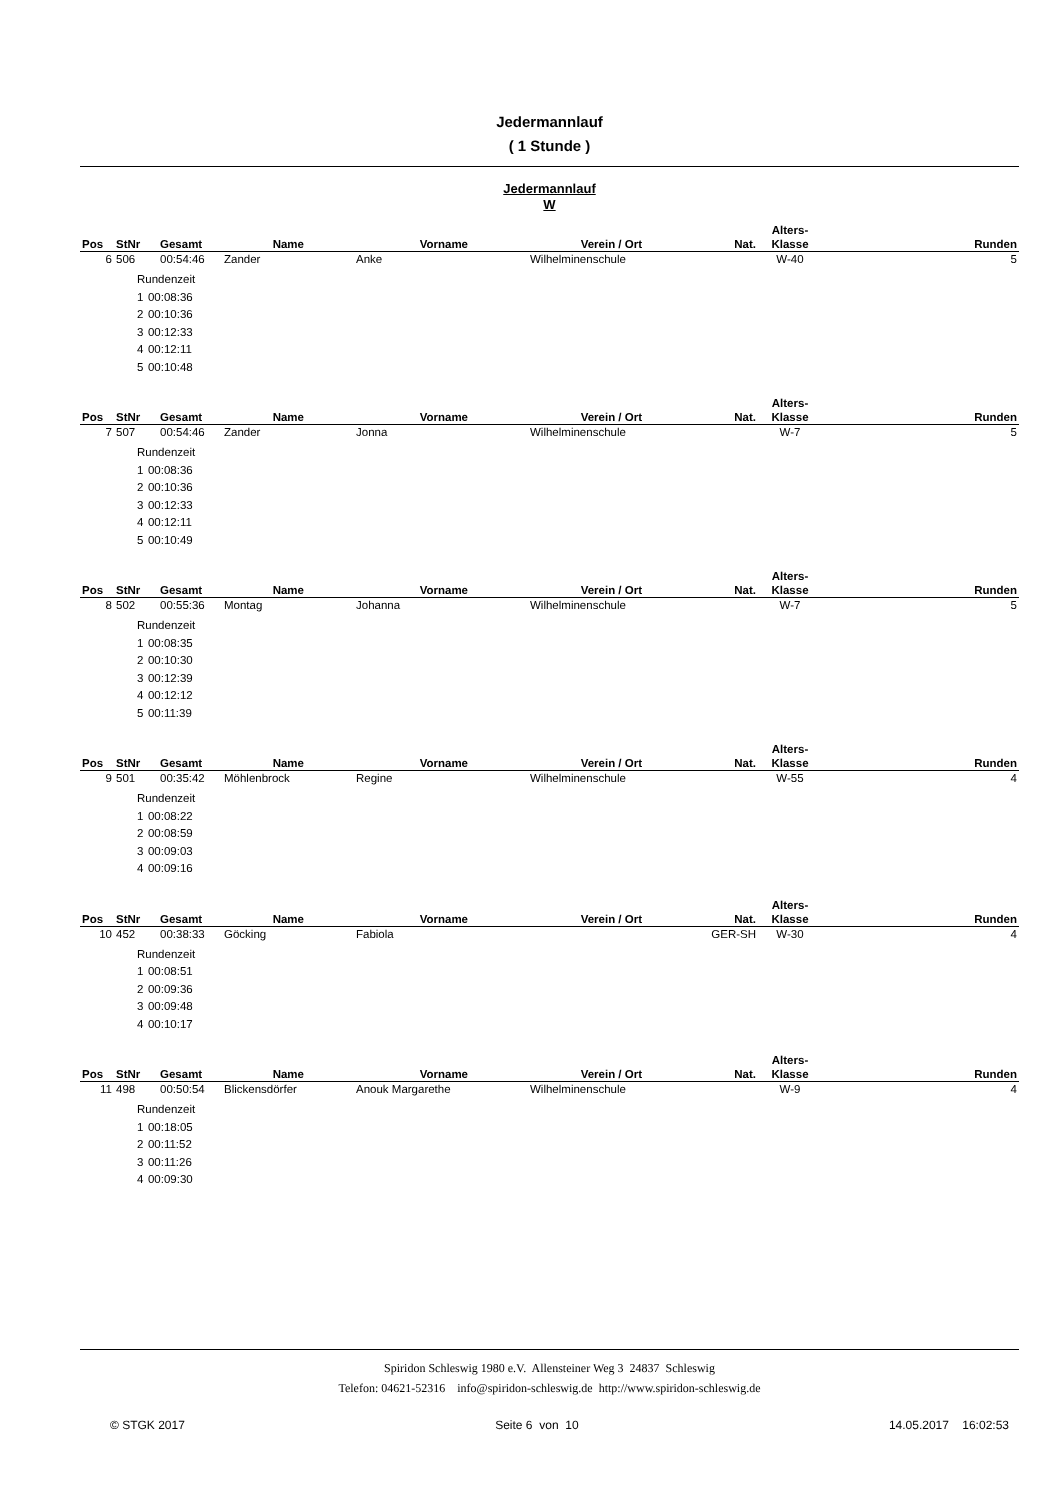Jedermannlauf
( 1 Stunde )
Jedermannlauf
W
| Pos | StNr | Gesamt | Name | Vorname | Verein / Ort | Nat. | Alters- Klasse | Runden |
| --- | --- | --- | --- | --- | --- | --- | --- | --- |
| 6 | 506 | 00:54:46 | Zander | Anke | Wilhelminenschule | | W-40 | 5 |
| Rundenzeit | |
| 1 | 00:08:36 |
| 2 | 00:10:36 |
| 3 | 00:12:33 |
| 4 | 00:12:11 |
| 5 | 00:10:48 |
| Pos | StNr | Gesamt | Name | Vorname | Verein / Ort | Nat. | Alters- Klasse | Runden |
| --- | --- | --- | --- | --- | --- | --- | --- | --- |
| 7 | 507 | 00:54:46 | Zander | Jonna | Wilhelminenschule | | W-7 | 5 |
| Rundenzeit | |
| 1 | 00:08:36 |
| 2 | 00:10:36 |
| 3 | 00:12:33 |
| 4 | 00:12:11 |
| 5 | 00:10:49 |
| Pos | StNr | Gesamt | Name | Vorname | Verein / Ort | Nat. | Alters- Klasse | Runden |
| --- | --- | --- | --- | --- | --- | --- | --- | --- |
| 8 | 502 | 00:55:36 | Montag | Johanna | Wilhelminenschule | | W-7 | 5 |
| Rundenzeit | |
| 1 | 00:08:35 |
| 2 | 00:10:30 |
| 3 | 00:12:39 |
| 4 | 00:12:12 |
| 5 | 00:11:39 |
| Pos | StNr | Gesamt | Name | Vorname | Verein / Ort | Nat. | Alters- Klasse | Runden |
| --- | --- | --- | --- | --- | --- | --- | --- | --- |
| 9 | 501 | 00:35:42 | Möhlenbrock | Regine | Wilhelminenschule | | W-55 | 4 |
| Rundenzeit | |
| 1 | 00:08:22 |
| 2 | 00:08:59 |
| 3 | 00:09:03 |
| 4 | 00:09:16 |
| Pos | StNr | Gesamt | Name | Vorname | Verein / Ort | Nat. | Alters- Klasse | Runden |
| --- | --- | --- | --- | --- | --- | --- | --- | --- |
| 10 | 452 | 00:38:33 | Göcking | Fabiola | | GER-SH | W-30 | 4 |
| Rundenzeit | |
| 1 | 00:08:51 |
| 2 | 00:09:36 |
| 3 | 00:09:48 |
| 4 | 00:10:17 |
| Pos | StNr | Gesamt | Name | Vorname | Verein / Ort | Nat. | Alters- Klasse | Runden |
| --- | --- | --- | --- | --- | --- | --- | --- | --- |
| 11 | 498 | 00:50:54 | Blickensdörfer | Anouk Margarethe | Wilhelminenschule | | W-9 | 4 |
| Rundenzeit | |
| 1 | 00:18:05 |
| 2 | 00:11:52 |
| 3 | 00:11:26 |
| 4 | 00:09:30 |
Spiridon Schleswig 1980 e.V. Allensteiner Weg 3 24837 Schleswig
Telefon: 04621-52316 info@spiridon-schleswig.de http://www.spiridon-schleswig.de
© STGK 2017 Seite 6 von 10 14.05.2017 16:02:53